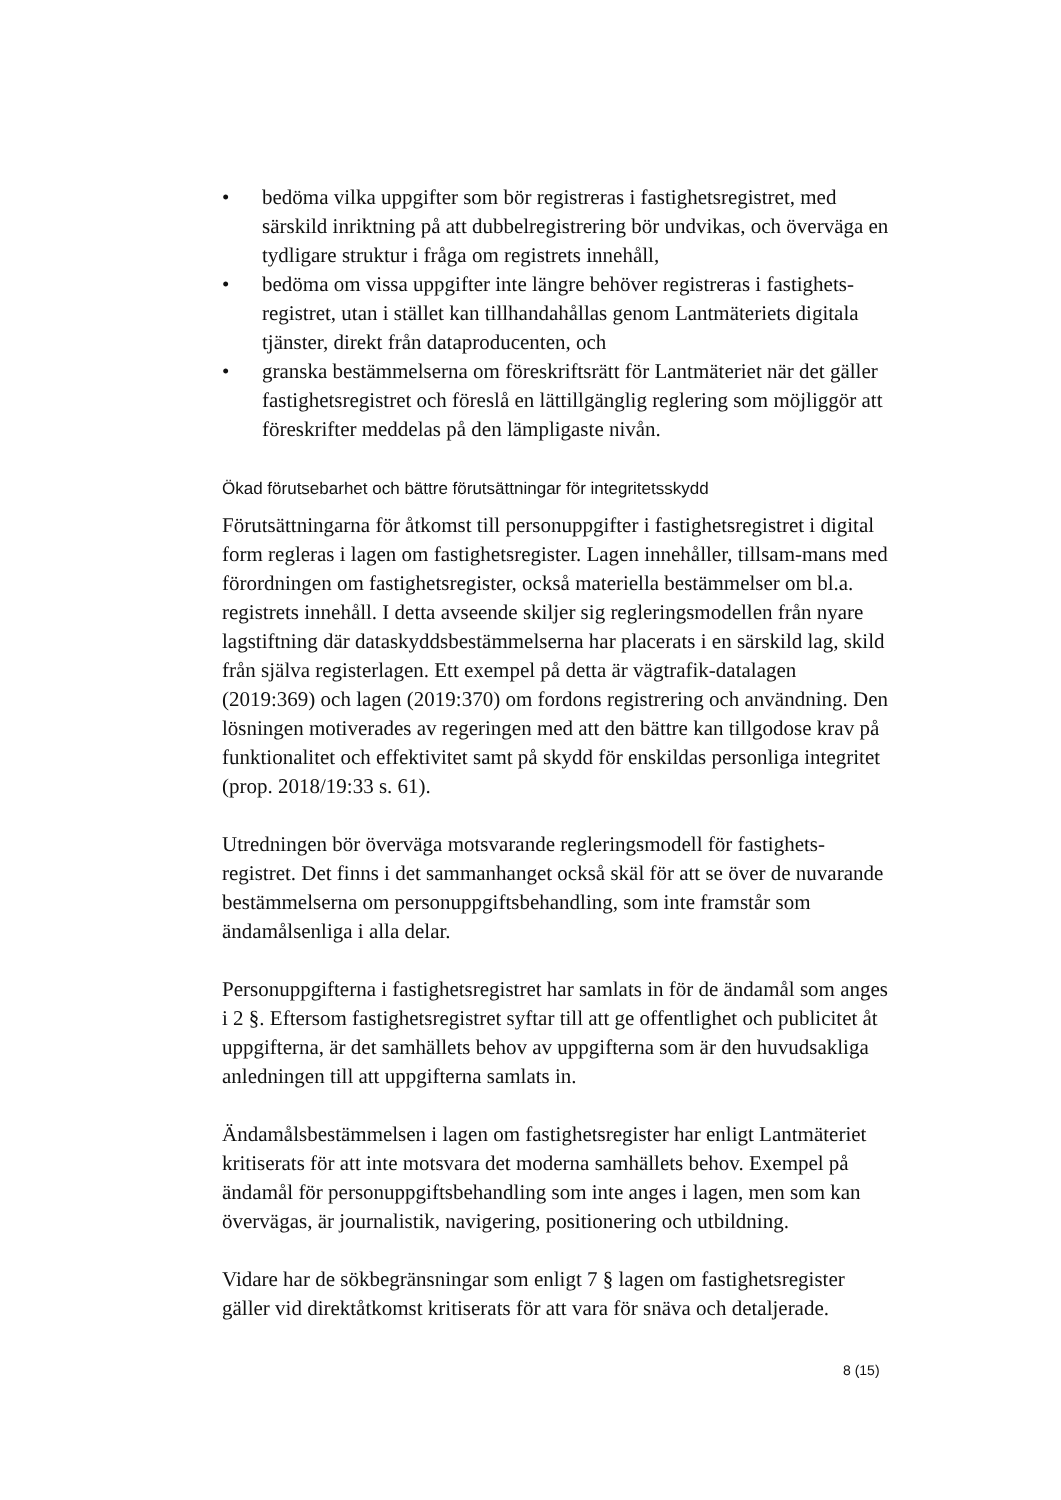• bedöma vilka uppgifter som bör registreras i fastighetsregistret, med särskild inriktning på att dubbelregistrering bör undvikas, och överväga en tydligare struktur i fråga om registrets innehåll,
• bedöma om vissa uppgifter inte längre behöver registreras i fastighets-registret, utan i stället kan tillhandahållas genom Lantmäteriets digitala tjänster, direkt från dataproducenten, och
• granska bestämmelserna om föreskriftsrätt för Lantmäteriet när det gäller fastighetsregistret och föreslå en lättillgänglig reglering som möjliggör att föreskrifter meddelas på den lämpligaste nivån.
Ökad förutsebarhet och bättre förutsättningar för integritetsskydd
Förutsättningarna för åtkomst till personuppgifter i fastighetsregistret i digital form regleras i lagen om fastighetsregister. Lagen innehåller, tillsam-mans med förordningen om fastighetsregister, också materiella bestämmelser om bl.a. registrets innehåll. I detta avseende skiljer sig regleringsmodellen från nyare lagstiftning där dataskyddsbestämmelserna har placerats i en särskild lag, skild från själva registerlagen. Ett exempel på detta är vägtrafik-datalagen (2019:369) och lagen (2019:370) om fordons registrering och användning. Den lösningen motiverades av regeringen med att den bättre kan tillgodose krav på funktionalitet och effektivitet samt på skydd för enskildas personliga integritet (prop. 2018/19:33 s. 61).
Utredningen bör överväga motsvarande regleringsmodell för fastighets-registret. Det finns i det sammanhanget också skäl för att se över de nuvarande bestämmelserna om personuppgiftsbehandling, som inte framstår som ändamålsenliga i alla delar.
Personuppgifterna i fastighetsregistret har samlats in för de ändamål som anges i 2 §. Eftersom fastighetsregistret syftar till att ge offentlighet och publicitet åt uppgifterna, är det samhällets behov av uppgifterna som är den huvudsakliga anledningen till att uppgifterna samlats in.
Ändamålsbestämmelsen i lagen om fastighetsregister har enligt Lantmäteriet kritiserats för att inte motsvara det moderna samhällets behov. Exempel på ändamål för personuppgiftsbehandling som inte anges i lagen, men som kan övervägas, är journalistik, navigering, positionering och utbildning.
Vidare har de sökbegränsningar som enligt 7 § lagen om fastighetsregister gäller vid direktåtkomst kritiserats för att vara för snäva och detaljerade.
8 (15)